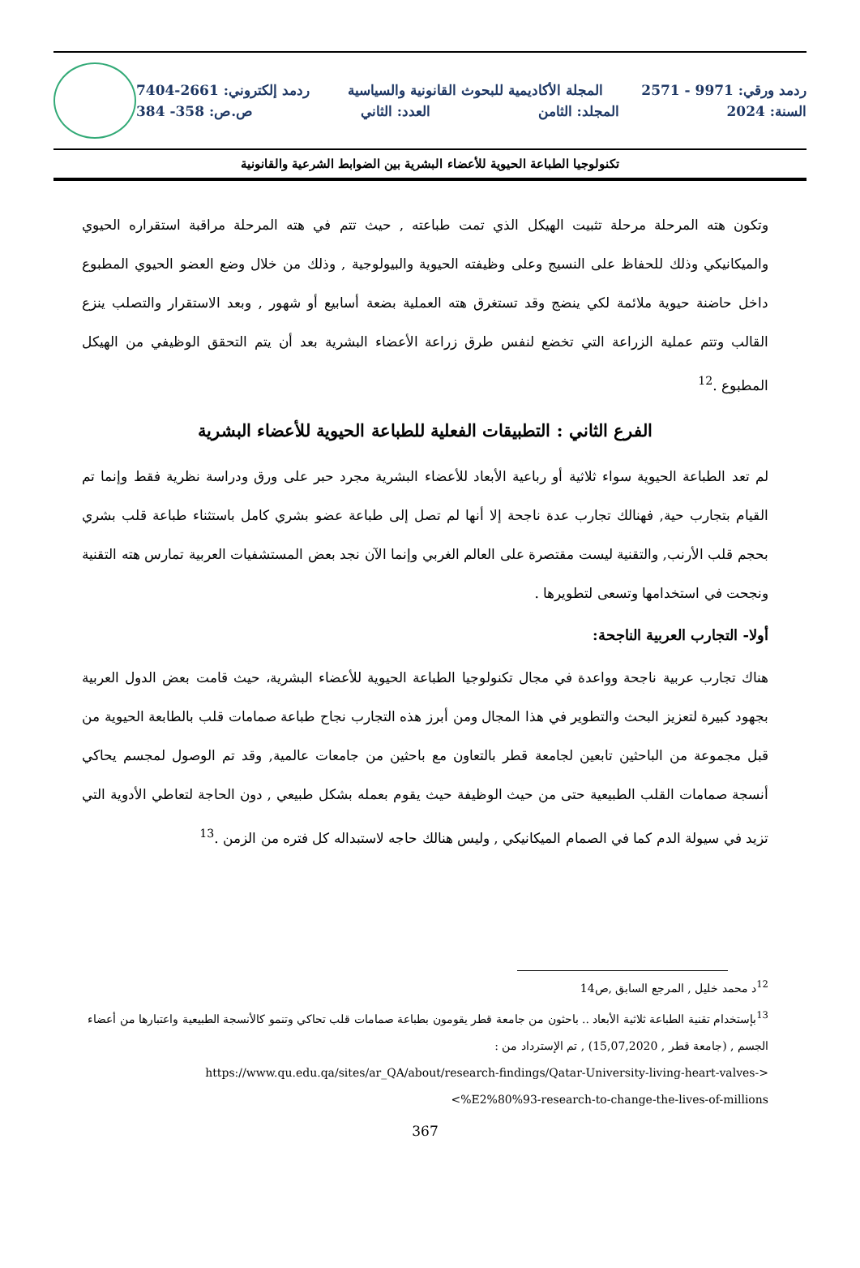ردمد ورقي: 9971 - 2571 المجلة الأكاديمية للبحوث القانونية والسياسية ردمد إلكتروني: 2661-7404
السنة: 2024 المجلد: الثامن العدد: الثاني ص.ص: 358- 384
تكنولوجيا الطباعة الحيوية للأعضاء البشرية بين الضوابط الشرعية والقانونية
وتكون هته المرحلة مرحلة تثبيت الهيكل الذي تمت طباعته , حيث تتم في هته المرحلة مراقبة استقراره الحيوي والميكانيكي وذلك للحفاظ على النسيج وعلى وظيفته الحيوية والبيولوجية , وذلك من خلال وضع العضو الحيوي المطبوع داخل حاضنة حيوية ملائمة لكي ينضج وقد تستغرق هته العملية بضعة أسابيع أو شهور , وبعد الاستقرار والتصلب ينزع القالب وتتم عملية الزراعة التي تخضع لنفس طرق زراعة الأعضاء البشرية بعد أن يتم التحقق الوظيفي من الهيكل المطبوع .<sup>12</sup>
الفرع الثاني : التطبيقات الفعلية للطباعة الحيوية للأعضاء البشرية
لم تعد الطباعة الحيوية سواء ثلاثية أو رباعية الأبعاد للأعضاء البشرية مجرد حبر على ورق ودراسة نظرية فقط وإنما تم القيام بتجارب حية, فهنالك تجارب عدة ناجحة إلا أنها لم تصل إلى طباعة عضو بشري كامل باستثناء طباعة قلب بشري بحجم قلب الأرنب, والتقنية ليست مقتصرة على العالم الغربي وإنما الآن نجد بعض المستشفيات العربية تمارس هته التقنية ونجحت في استخدامها وتسعى لتطويرها .
أولا- التجارب العربية الناجحة:
هناك تجارب عربية ناجحة وواعدة في مجال تكنولوجيا الطباعة الحيوية للأعضاء البشرية، حيث قامت بعض الدول العربية بجهود كبيرة لتعزيز البحث والتطوير في هذا المجال ومن أبرز هذه التجارب نجاح طباعة صمامات قلب بالطابعة الحيوية من قبل مجموعة من الباحثين تابعين لجامعة قطر بالتعاون مع باحثين من جامعات عالمية, وقد تم الوصول لمجسم يحاكي أنسجة صمامات القلب الطبيعية حتى من حيث الوظيفة حيث يقوم بعمله بشكل طبيعي , دون الحاجة لتعاطي الأدوية التي تزيد في سيولة الدم كما في الصمام الميكانيكي , وليس هنالك حاجه لاستبداله كل فتره من الزمن .<sup>13</sup>
<sup>12</sup> د محمد خليل , المرجع السابق ,ص14
<sup>13</sup> بإستخدام تقنية الطباعة ثلاثية الأبعاد .. باحثون من جامعة قطر يقومون بطباعة صمامات قلب تحاكي وتنمو كالأنسجة الطبيعية واعتبارها من أعضاء الجسم , (جامعة قطر , 15,07,2020) , تم الإسترداد من :
https://www.qu.edu.qa/sites/ar_QA/about/research-findings/Qatar-University-living-heart-valves->
<%E2%80%93-research-to-change-the-lives-of-millions
367